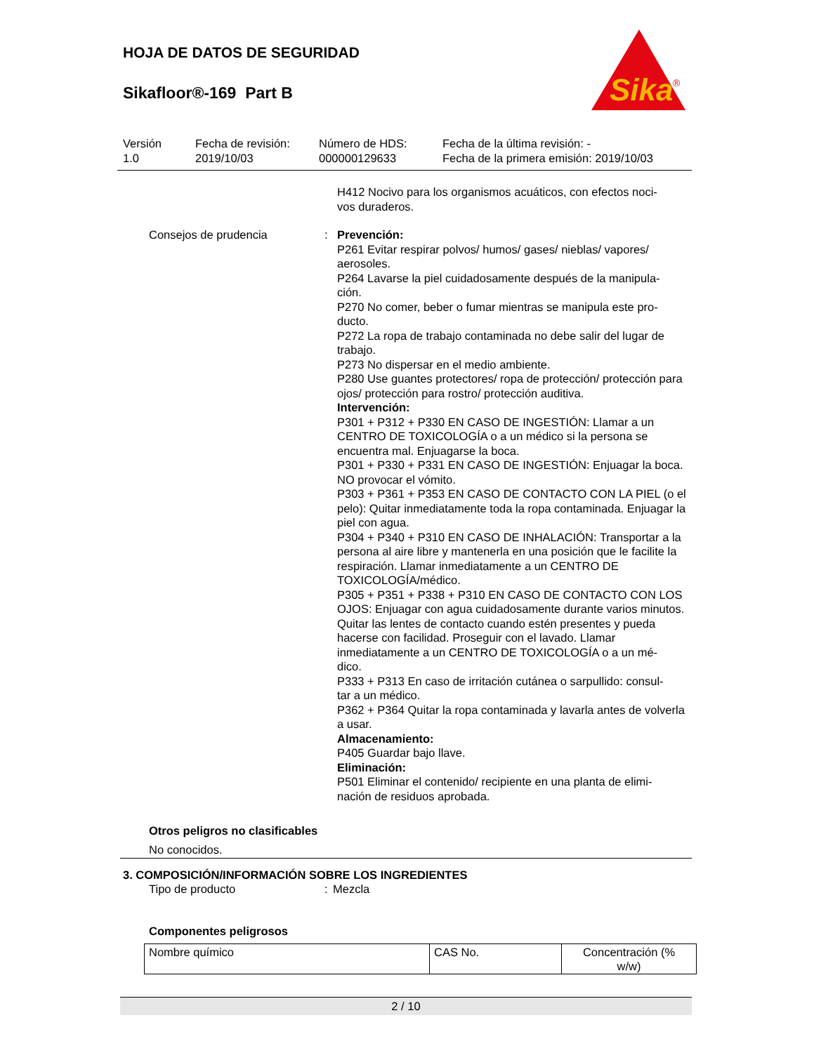Sika
®
HOJA DE DATOS DE SEGURIDAD
Sikafloor®-169 Part B
Versión
1.0
Fecha de revisión:
2019/10/03
Número de HDS:
000000129633
Fecha de la última revisión: -
Fecha de la primera emisión: 2019/10/03
H412 Nocivo para los organismos acuáticos, con efectos noci-
vos duraderos.
Consejos de prudencia : Prevención:
P261 Evitar respirar polvos/ humos/ gases/ nieblas/ vapores/ aerosoles.
P264 Lavarse la piel cuidadosamente después de la manipula-
ción.
P270 No comer, beber o fumar mientras se manipula este pro-
ducto.
P272 La ropa de trabajo contaminada no debe salir del lugar de trabajo.
P273 No dispersar en el medio ambiente.
P280 Use guantes protectores/ ropa de protección/ protección para ojos/ protección para rostro/ protección auditiva.
Intervención:
P301 + P312 + P330 EN CASO DE INGESTIÓN: Llamar a un CENTRO DE TOXICOLOGÍA o a un médico si la persona se encuentra mal. Enjuagarse la boca.
P301 + P330 + P331 EN CASO DE INGESTIÓN: Enjuagar la boca. NO provocar el vómito.
P303 + P361 + P353 EN CASO DE CONTACTO CON LA PIEL (o el pelo): Quitar inmediatamente toda la ropa contaminada. Enjuagar la piel con agua.
P304 + P340 + P310 EN CASO DE INHALACIÓN: Transportar a la persona al aire libre y mantenerla en una posición que le facilite la respiración. Llamar inmediatamente a un CENTRO DE TOXICOLOGÍA/médico.
P305 + P351 + P338 + P310 EN CASO DE CONTACTO CON LOS OJOS: Enjuagar con agua cuidadosamente durante varios minutos. Quitar las lentes de contacto cuando estén presentes y pueda hacerse con facilidad. Proseguir con el lavado. Llamar inmediatamente a un CENTRO DE TOXICOLOGÍA o a un mé-
dico.
P333 + P313 En caso de irritación cutánea o sarpullido: consul-
tar a un médico.
P362 + P364 Quitar la ropa contaminada y lavarla antes de volverla a usar.
Almacenamiento:
P405 Guardar bajo llave.
Eliminación:
P501 Eliminar el contenido/ recipiente en una planta de elimi-
nación de residuos aprobada.
Otros peligros no clasificables
No conocidos.
3. COMPOSICIÓN/INFORMACIÓN SOBRE LOS INGREDIENTES
Tipo de producto : Mezcla
Componentes peligrosos
| Nombre químico | CAS No. | Concentración (% w/w) |
2 / 10